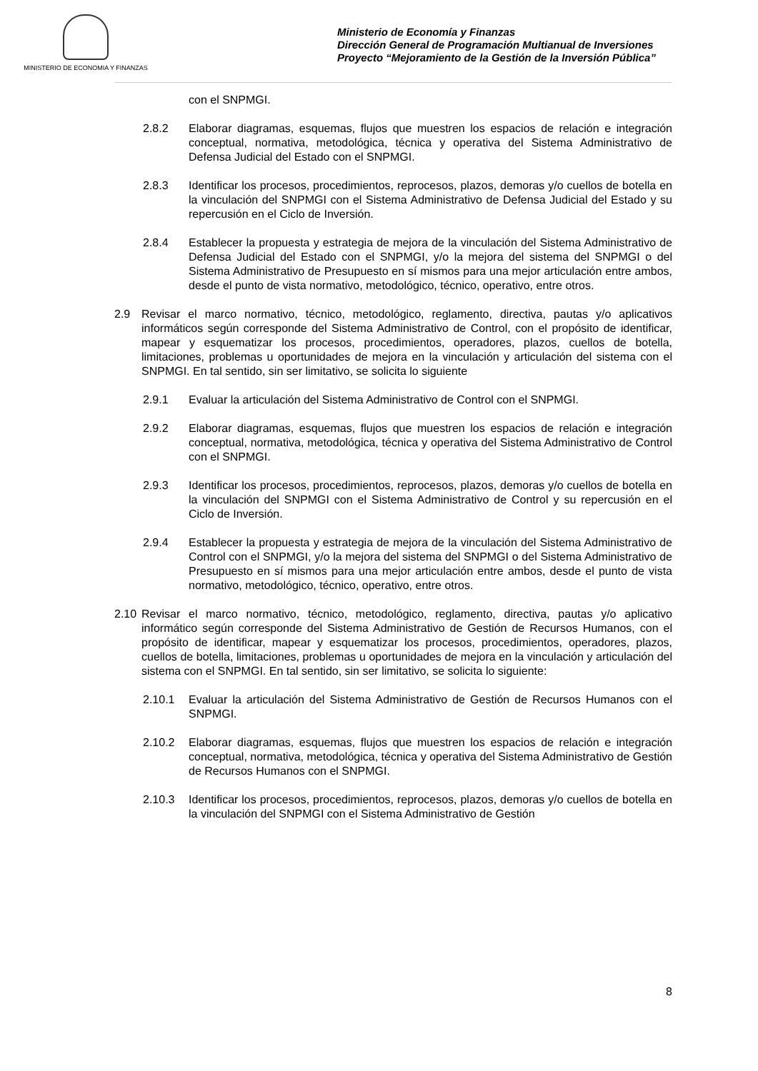MINISTERIO DE ECONOMIA Y FINANZAS
Ministerio de Economía y Finanzas
Dirección General de Programación Multianual de Inversiones
Proyecto “Mejoramiento de la Gestión de la Inversión Pública”
con el SNPMGI.
2.8.2 Elaborar diagramas, esquemas, flujos que muestren los espacios de relación e integración conceptual, normativa, metodológica, técnica y operativa del Sistema Administrativo de Defensa Judicial del Estado con el SNPMGI.
2.8.3 Identificar los procesos, procedimientos, reprocesos, plazos, demoras y/o cuellos de botella en la vinculación del SNPMGI con el Sistema Administrativo de Defensa Judicial del Estado y su repercusión en el Ciclo de Inversión.
2.8.4 Establecer la propuesta y estrategia de mejora de la vinculación del Sistema Administrativo de Defensa Judicial del Estado con el SNPMGI, y/o la mejora del sistema del SNPMGI o del Sistema Administrativo de Presupuesto en sí mismos para una mejor articulación entre ambos, desde el punto de vista normativo, metodológico, técnico, operativo, entre otros.
2.9 Revisar el marco normativo, técnico, metodológico, reglamento, directiva, pautas y/o aplicativos informáticos según corresponde del Sistema Administrativo de Control, con el propósito de identificar, mapear y esquematizar los procesos, procedimientos, operadores, plazos, cuellos de botella, limitaciones, problemas u oportunidades de mejora en la vinculación y articulación del sistema con el SNPMGI. En tal sentido, sin ser limitativo, se solicita lo siguiente
2.9.1 Evaluar la articulación del Sistema Administrativo de Control con el SNPMGI.
2.9.2 Elaborar diagramas, esquemas, flujos que muestren los espacios de relación e integración conceptual, normativa, metodológica, técnica y operativa del Sistema Administrativo de Control con el SNPMGI.
2.9.3 Identificar los procesos, procedimientos, reprocesos, plazos, demoras y/o cuellos de botella en la vinculación del SNPMGI con el Sistema Administrativo de Control y su repercusión en el Ciclo de Inversión.
2.9.4 Establecer la propuesta y estrategia de mejora de la vinculación del Sistema Administrativo de Control con el SNPMGI, y/o la mejora del sistema del SNPMGI o del Sistema Administrativo de Presupuesto en sí mismos para una mejor articulación entre ambos, desde el punto de vista normativo, metodológico, técnico, operativo, entre otros.
2.10
Revisar el marco normativo, técnico, metodológico, reglamento, directiva, pautas y/o aplicativo informático según corresponde del Sistema Administrativo de Gestión de Recursos Humanos, con el propósito de identificar, mapear y esquematizar los procesos, procedimientos, operadores, plazos, cuellos de botella, limitaciones, problemas u oportunidades de mejora en la vinculación y articulación del sistema con el SNPMGI. En tal sentido, sin ser limitativo, se solicita lo siguiente:
2.10.1 Evaluar la articulación del Sistema Administrativo de Gestión de Recursos Humanos con el SNPMGI.
2.10.2 Elaborar diagramas, esquemas, flujos que muestren los espacios de relación e integración conceptual, normativa, metodológica, técnica y operativa del Sistema Administrativo de Gestión de Recursos Humanos con el SNPMGI.
2.10.3 Identificar los procesos, procedimientos, reprocesos, plazos, demoras y/o cuellos de botella en la vinculación del SNPMGI con el Sistema Administrativo de Gestión
8